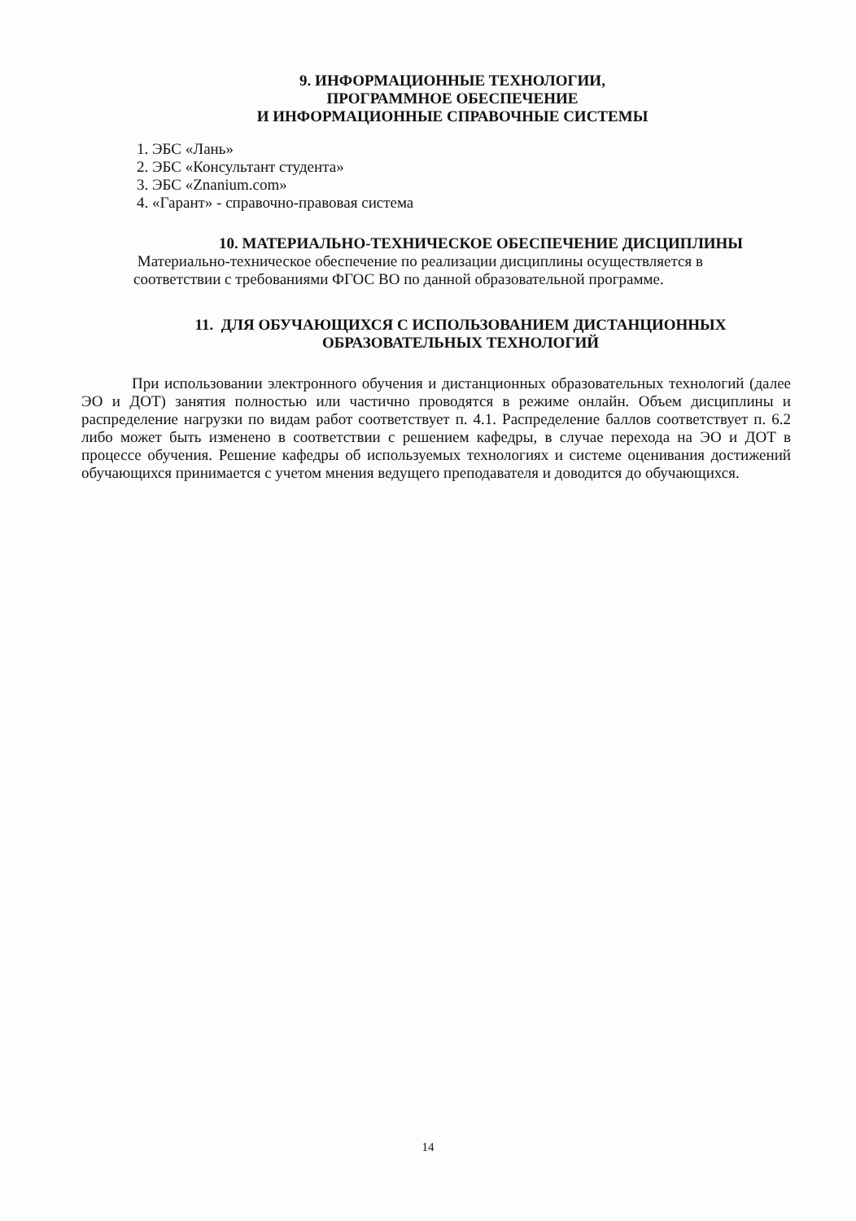9. ИНФОРМАЦИОННЫЕ ТЕХНОЛОГИИ,
ПРОГРАММНОЕ ОБЕСПЕЧЕНИЕ
И ИНФОРМАЦИОННЫЕ СПРАВОЧНЫЕ СИСТЕМЫ
1. ЭБС «Лань»
2. ЭБС «Консультант студента»
3. ЭБС «Znanium.com»
4. «Гарант» - справочно-правовая система
10. МАТЕРИАЛЬНО-ТЕХНИЧЕСКОЕ ОБЕСПЕЧЕНИЕ ДИСЦИПЛИНЫ
Материально-техническое обеспечение по реализации дисциплины осуществляется в соответствии с требованиями ФГОС ВО по данной образовательной программе.
11. ДЛЯ ОБУЧАЮЩИХСЯ С ИСПОЛЬЗОВАНИЕМ ДИСТАНЦИОННЫХ
ОБРАЗОВАТЕЛЬНЫХ ТЕХНОЛОГИЙ
При использовании электронного обучения и дистанционных образовательных технологий (далее ЭО и ДОТ) занятия полностью или частично проводятся в режиме онлайн. Объем дисциплины и распределение нагрузки по видам работ соответствует п. 4.1. Распределение баллов соответствует п. 6.2 либо может быть изменено в соответствии с решением кафедры, в случае перехода на ЭО и ДОТ в процессе обучения. Решение кафедры об используемых технологиях и системе оценивания достижений обучающихся принимается с учетом мнения ведущего преподавателя и доводится до обучающихся.
14